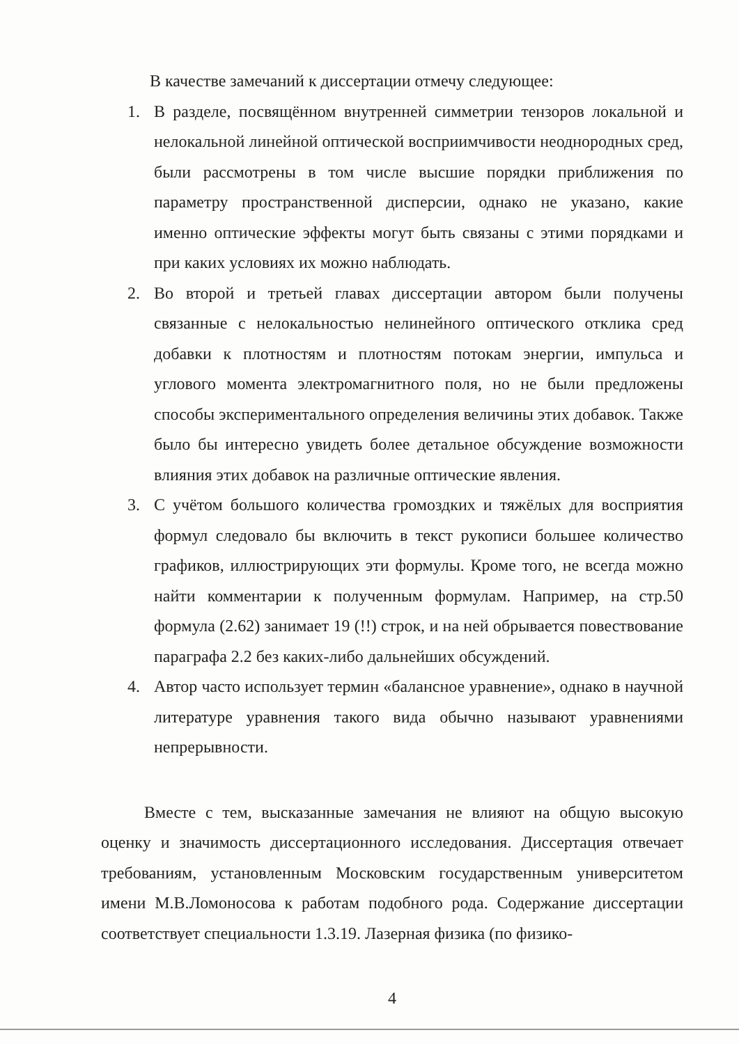В качестве замечаний к диссертации отмечу следующее:
1. В разделе, посвящённом внутренней симметрии тензоров локальной и нелокальной линейной оптической восприимчивости неоднородных сред, были рассмотрены в том числе высшие порядки приближения по параметру пространственной дисперсии, однако не указано, какие именно оптические эффекты могут быть связаны с этими порядками и при каких условиях их можно наблюдать.
2. Во второй и третьей главах диссертации автором были получены связанные с нелокальностью нелинейного оптического отклика сред добавки к плотностям и плотностям потокам энергии, импульса и углового момента электромагнитного поля, но не были предложены способы экспериментального определения величины этих добавок. Также было бы интересно увидеть более детальное обсуждение возможности влияния этих добавок на различные оптические явления.
3. С учётом большого количества громоздких и тяжёлых для восприятия формул следовало бы включить в текст рукописи большее количество графиков, иллюстрирующих эти формулы. Кроме того, не всегда можно найти комментарии к полученным формулам. Например, на стр.50 формула (2.62) занимает 19 (!!) строк, и на ней обрывается повествование параграфа 2.2 без каких-либо дальнейших обсуждений.
4. Автор часто использует термин «балансное уравнение», однако в научной литературе уравнения такого вида обычно называют уравнениями непрерывности.
Вместе с тем, высказанные замечания не влияют на общую высокую оценку и значимость диссертационного исследования. Диссертация отвечает требованиям, установленным Московским государственным университетом имени М.В.Ломоносова к работам подобного рода. Содержание диссертации соответствует специальности 1.3.19. Лазерная физика (по физико-
4